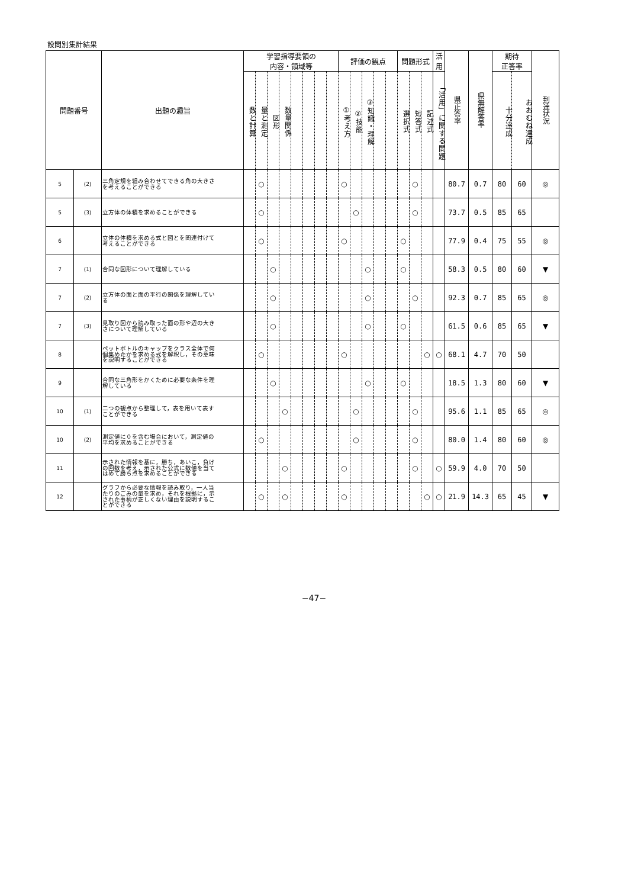設問別集計結果
| 問題番号 | | 出題の趣旨 | 学習指導要領の 内容・領域等 | | | | | | | | 評価の観点 | | | | | 問題形式 | | | 活 用 | 県正答率 | 県無解答率 | 期待 正答率 | | 到達状況 |
| --- | --- | --- | --- | --- | --- | --- | --- | --- | --- | --- | --- | --- | --- | --- | --- | --- | --- | --- | --- | --- | --- | --- | --- | --- |
| | | | 数と計算 | 量と測定 | 図形 | 数量関係 | | | | | ①考え方 | ②技能 | ③知識・理解 | | | 選択式 | 短答式 | 記述式 | 「活用」に関する問題 | | | 十分達成 | おおむね達成 | |
| 5 | (2) | 三角定規を組み合わせてできる角の大きさ を考えることができる | | ○ | | | | | | | ○ | | | | | | ○ | | | 80.7 | 0.7 | 80 | 60 | ◎ |
| 5 | (3) | 立方体の体積を求めることができる | | ○ | | | | | | | | ○ | | | | | ○ | | | 73.7 | 0.5 | 85 | 65 | |
| 6 | | 立体の体積を求める式と図とを関連付けて 考えることができる | | ○ | | | | | | | ○ | | | | | ○ | | | | 77.9 | 0.4 | 75 | 55 | ◎ |
| 7 | (1) | 合同な図形について理解している | | | ○ | | | | | | | | ○ | | | ○ | | | | 58.3 | 0.5 | 80 | 60 | ▼ |
| 7 | (2) | 立方体の面と面の平行の関係を理解してい る | | | ○ | | | | | | | | ○ | | | | ○ | | | 92.3 | 0.7 | 85 | 65 | ◎ |
| 7 | (3) | 見取り図から読み取った面の形や辺の大き さについて理解している | | | ○ | | | | | | | | ○ | | | ○ | | | | 61.5 | 0.6 | 85 | 65 | ▼ |
| 8 | | ペットボトルのキャップをクラス全体で何 個集めたかを求める式を解釈し，その意味 を説明することができる | | ○ | | | | | | | ○ | | | | | | | ○ | ○ | 68.1 | 4.7 | 70 | 50 | |
| 9 | | 合同な三角形をかくために必要な条件を理 解している | | | ○ | | | | | | | | ○ | | | ○ | | | | 18.5 | 1.3 | 80 | 60 | ▼ |
| 10 | (1) | 二つの観点から整理して，表を用いて表す ことができる | | | | ○ | | | | | | ○ | | | | | ○ | | | 95.6 | 1.1 | 85 | 65 | ◎ |
| 10 | (2) | 測定値に０を含む場合において，測定値の 平均を求めることができる | | ○ | | | | | | | | ○ | | | | | ○ | | | 80.0 | 1.4 | 80 | 60 | ◎ |
| 11 | | 示された情報を基に，勝ち，あいこ，負け の回数を考え，示された公式に数値を当て はめて勝ち点を求めることができる | | | | ○ | | | | | ○ | | | | | | ○ | | ○ | 59.9 | 4.0 | 70 | 50 | |
| 12 | | グラフから必要な情報を読み取り，一人当 たりのごみの量を求め，それを根拠に，示 された事柄が正しくない理由を説明するこ とができる | | ○ | | ○ | | | | | ○ | | | | | | | ○ | ○ | 21.9 | 14.3 | 65 | 45 | ▼ |
−47−